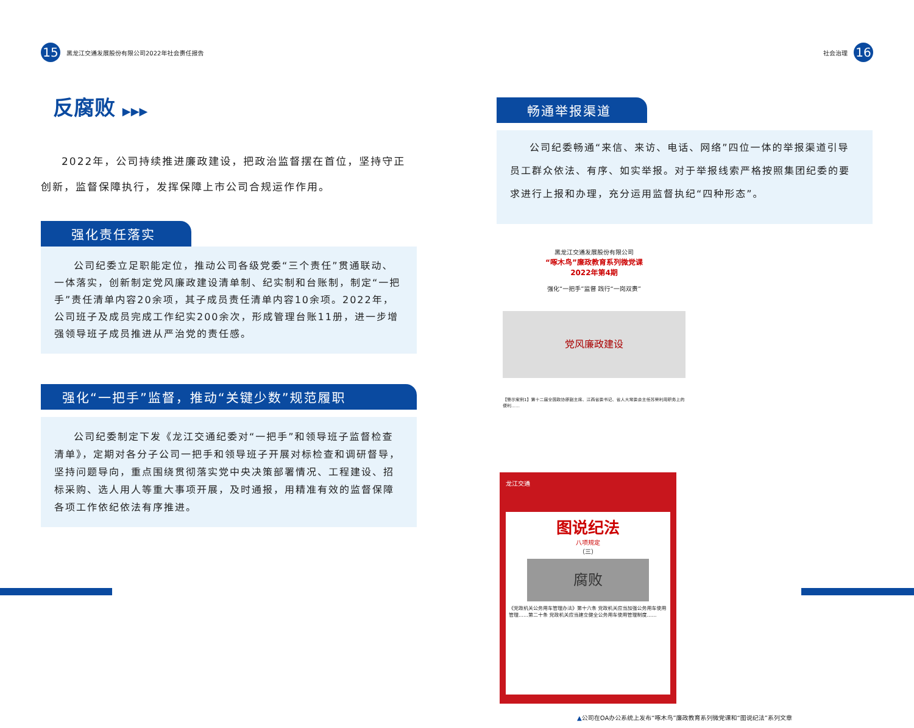15
黑龙江交通发展股份有限公司2022年社会责任报告
社会治理
16
反腐败 ▶▶▶
2022年，公司持续推进廉政建设，把政治监督摆在首位，坚持守正创新，监督保障执行，发挥保障上市公司合规运作作用。
强化责任落实
公司纪委立足职能定位，推动公司各级党委“三个责任”贯通联动、一体落实，创新制定党风廉政建设清单制、纪实制和台账制，制定“一把手”责任清单内容20余项，其子成员责任清单内容10余项。2022年，公司班子及成员完成工作纪实200余次，形成管理台账11册，进一步增强领导班子成员推进从严治党的责任感。
强化“一把手”监督，推动“关键少数”规范履职
公司纪委制定下发《龙江交通纪委对“一把手”和领导班子监督检查清单》，定期对各分子公司一把手和领导班子开展对标检查和调研督导，坚持问题导向，重点围绕贯彻落实党中央决策部署情况、工程建设、招标采购、选人用人等重大事项开展，及时通报，用精准有效的监督保障各项工作依纪依法有序推进。
畅通举报渠道
公司纪委畅通“来信、来访、电话、网络”四位一体的举报渠道引导员工群众依法、有序、如实举报。对于举报线索严格按照集团纪委的要求进行上报和办理，充分运用监督执纪“四种形态”。
黑龙江交通发展股份有限公司
“啄木鸟”廉政教育系列微党课
2022年第4期
强化“一把手”监督 践行“一岗双责”
党风廉政建设
【警示案例1】第十二届全国政协原副主席、江西省委书记、省人大常委会主任苏荣利用职务上的便利……
龙江交通
图说纪法
八项规定
（三）
腐败
《党政机关公务用车管理办法》第十六条 党政机关应当加强公务用车使用管理……第二十条 党政机关应当建立健全公务用车使用管理制度……
▲公司在OA办公系统上发布“啄木鸟”廉政教育系列微党课和“图说纪法”系列文章